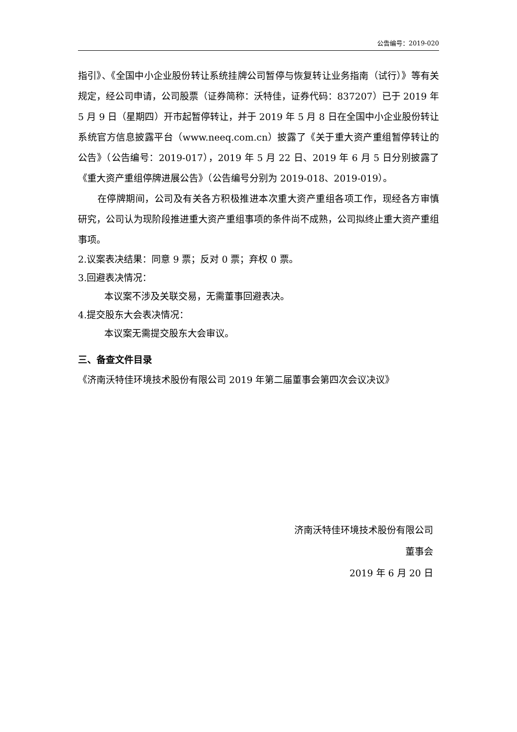公告编号：2019-020
指引》、《全国中小企业股份转让系统挂牌公司暂停与恢复转让业务指南（试行）》等有关规定，经公司申请，公司股票（证券简称：沃特佳，证券代码：837207）已于 2019 年 5 月 9 日（星期四）开市起暂停转让，并于 2019 年 5 月 8 日在全国中小企业股份转让系统官方信息披露平台（www.neeq.com.cn）披露了《关于重大资产重组暂停转让的公告》（公告编号：2019-017），2019 年 5 月 22 日、2019 年 6 月 5 日分别披露了《重大资产重组停牌进展公告》（公告编号分别为 2019-018、2019-019）。
在停牌期间，公司及有关各方积极推进本次重大资产重组各项工作，现经各方审慎研究，公司认为现阶段推进重大资产重组事项的条件尚不成熟，公司拟终止重大资产重组事项。
2.议案表决结果：同意 9 票；反对 0 票；弃权 0 票。
3.回避表决情况：
本议案不涉及关联交易，无需董事回避表决。
4.提交股东大会表决情况：
本议案无需提交股东大会审议。
三、备查文件目录
《济南沃特佳环境技术股份有限公司 2019 年第二届董事会第四次会议决议》
济南沃特佳环境技术股份有限公司
董事会
2019 年 6 月 20 日